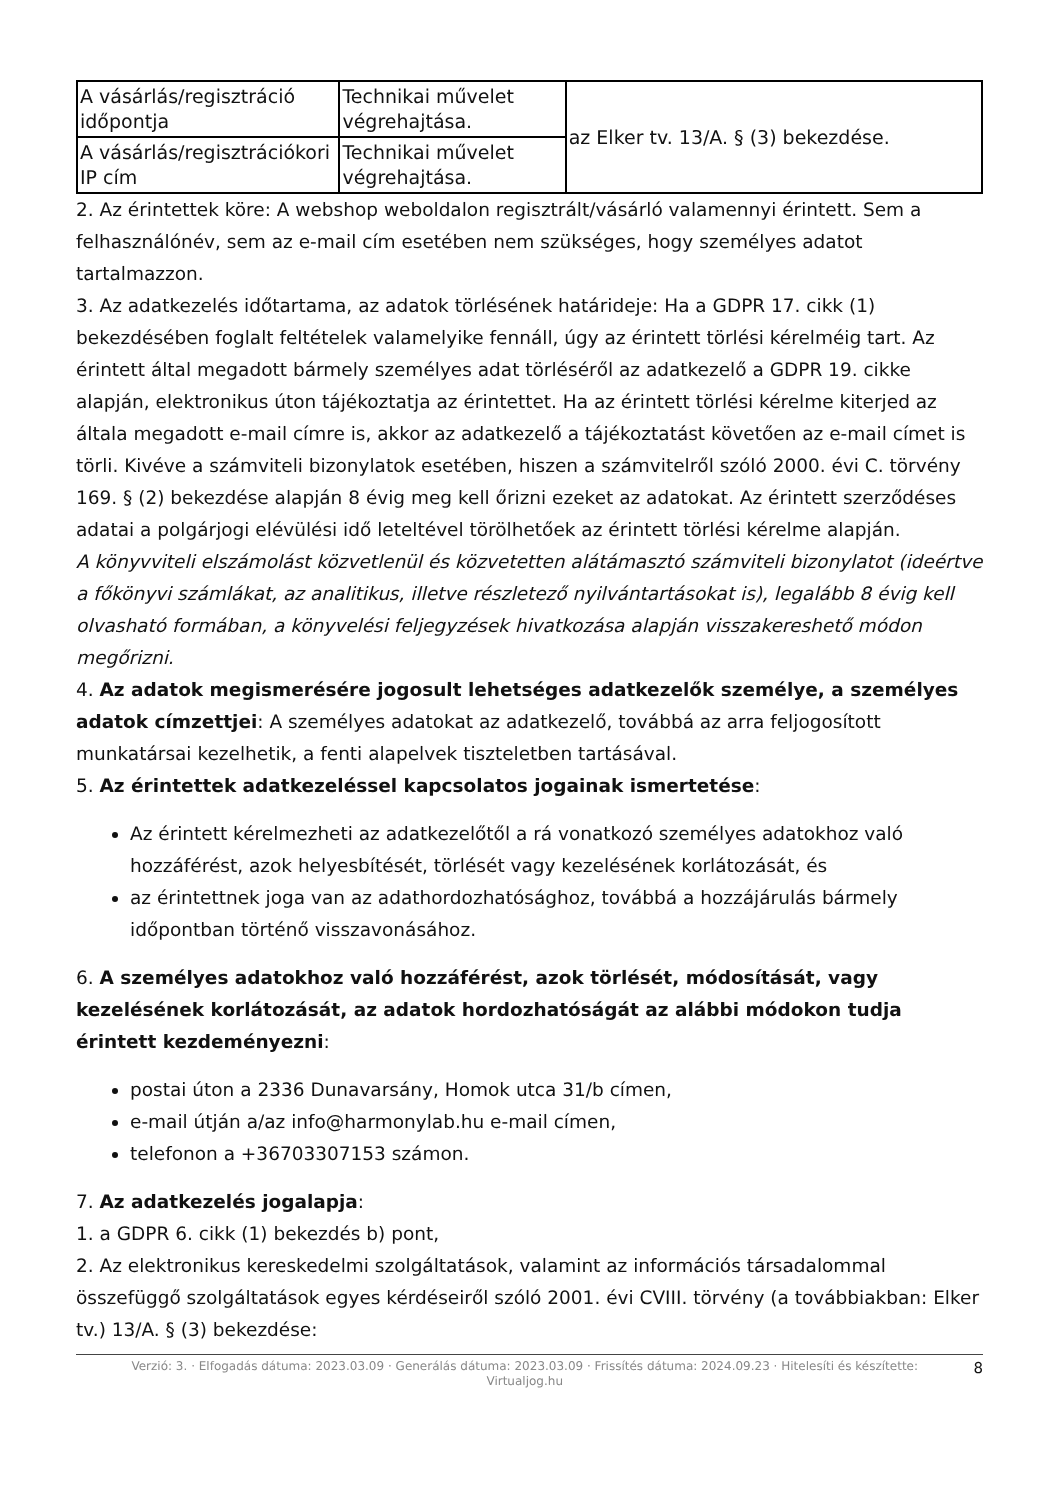| A vásárlás/regisztráció időpontja | Technikai művelet végrehajtása. | az Elker tv. 13/A. § (3) bekezdése. |
| A vásárlás/regisztrációkori IP cím | Technikai művelet végrehajtása. | |
2. Az érintettek köre: A webshop weboldalon regisztrált/vásárló valamennyi érintett. Sem a felhasználónév, sem az e-mail cím esetében nem szükséges, hogy személyes adatot tartalmazzon.
3. Az adatkezelés időtartama, az adatok törlésének határideje: Ha a GDPR 17. cikk (1) bekezdésében foglalt feltételek valamelyike fennáll, úgy az érintett törlési kérelméig tart. Az érintett által megadott bármely személyes adat törléséről az adatkezelő a GDPR 19. cikke alapján, elektronikus úton tájékoztatja az érintettet. Ha az érintett törlési kérelme kiterjed az általa megadott e-mail címre is, akkor az adatkezelő a tájékoztatást követően az e-mail címet is törli. Kivéve a számviteli bizonylatok esetében, hiszen a számvitelről szóló 2000. évi C. törvény 169. § (2) bekezdése alapján 8 évig meg kell őrizni ezeket az adatokat. Az érintett szerződéses adatai a polgárjogi elévülési idő leteltével törölhetőek az érintett törlési kérelme alapján.
A könyvviteli elszámolást közvetlenül és közvetetten alátámasztó számviteli bizonylatot (ideértve a főkönyvi számlákat, az analitikus, illetve részletező nyilvántartásokat is), legalább 8 évig kell olvasható formában, a könyvelési feljegyzések hivatkozása alapján visszakereshető módon megőrizni.
4. Az adatok megismerésére jogosult lehetséges adatkezelők személye, a személyes adatok címzettjei: A személyes adatokat az adatkezelő, továbbá az arra feljogosított munkatársai kezelhetik, a fenti alapelvek tiszteletben tartásával.
5. Az érintettek adatkezeléssel kapcsolatos jogainak ismertetése:
Az érintett kérelmezheti az adatkezelőtől a rá vonatkozó személyes adatokhoz való hozzáférést, azok helyesbítését, törlését vagy kezelésének korlátozását, és
az érintettnek joga van az adathordozhatósághoz, továbbá a hozzájárulás bármely időpontban történő visszavonásához.
6. A személyes adatokhoz való hozzáférést, azok törlését, módosítását, vagy kezelésének korlátozását, az adatok hordozhatóságát az alábbi módokon tudja érintett kezdeményezni:
postai úton a 2336 Dunavarsány, Homok utca 31/b címen,
e-mail útján a/az info@harmonylab.hu e-mail címen,
telefonon a +36703307153 számon.
7. Az adatkezelés jogalapja:
1. a GDPR 6. cikk (1) bekezdés b) pont,
2. Az elektronikus kereskedelmi szolgáltatások, valamint az információs társadalommal összefüggő szolgáltatások egyes kérdéseiről szóló 2001. évi CVIII. törvény (a továbbiakban: Elker tv.) 13/A. § (3) bekezdése:
Verzió: 3. · Elfogadás dátuma: 2023.03.09 · Generálás dátuma: 2023.03.09 · Frissítés dátuma: 2024.09.23 · Hitelesíti és készítette: Virtualjog.hu
8